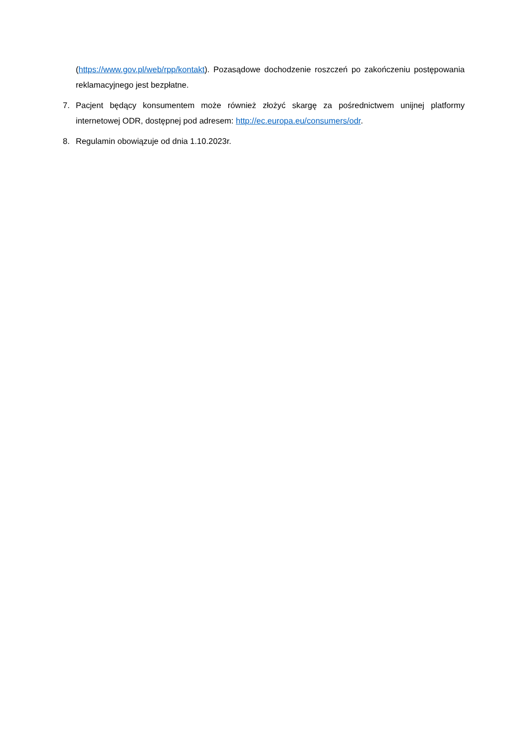(https://www.gov.pl/web/rpp/kontakt). Pozasądowe dochodzenie roszczeń po zakończeniu postępowania reklamacyjnego jest bezpłatne.
7. Pacjent będący konsumentem może również złożyć skargę za pośrednictwem unijnej platformy internetowej ODR, dostępnej pod adresem: http://ec.europa.eu/consumers/odr.
8. Regulamin obowiązuje od dnia 1.10.2023r.